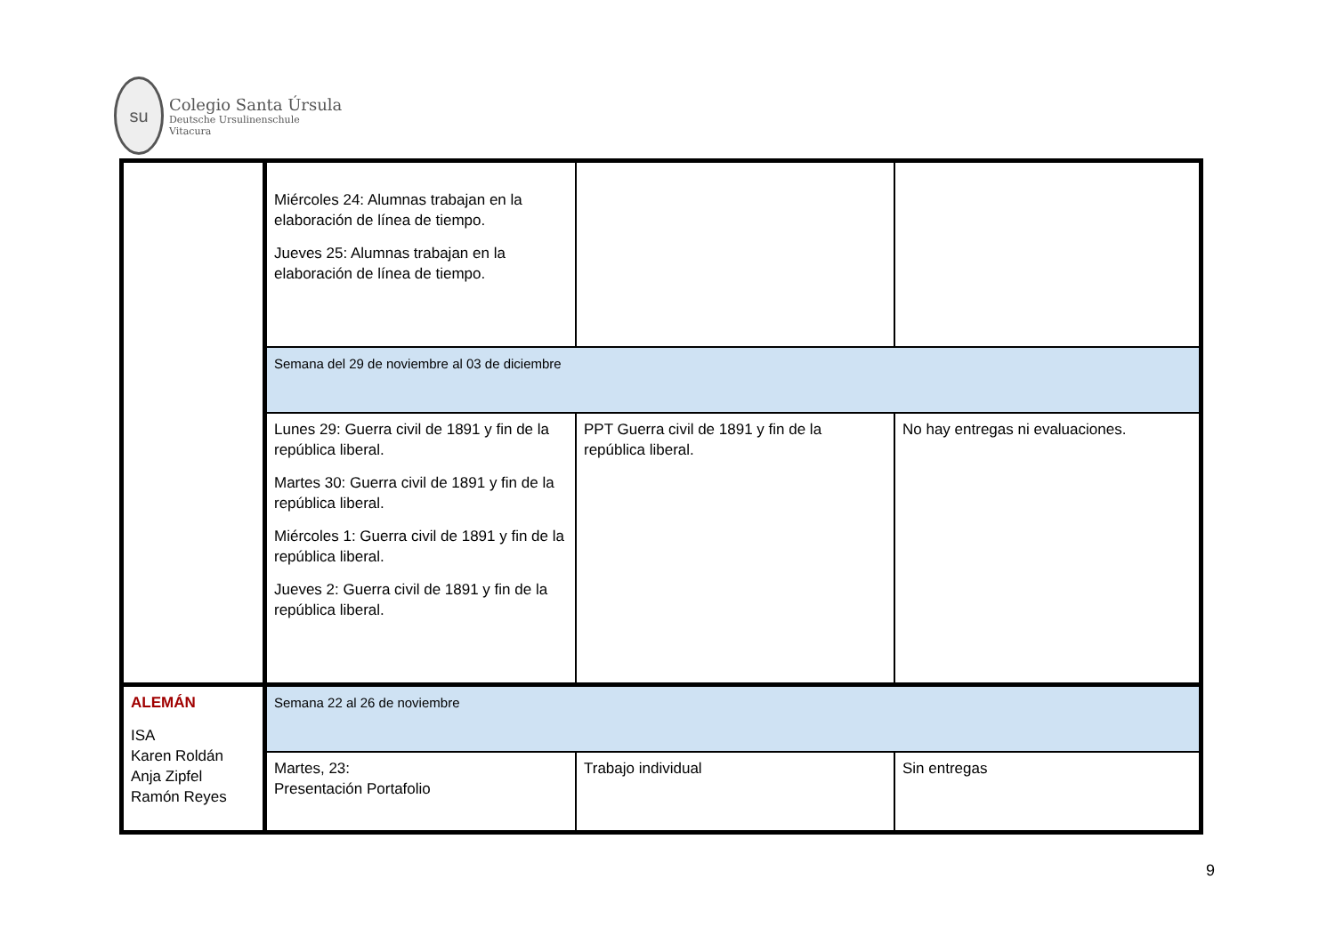su
Colegio Santa Úrsula
Deutsche Ursulinenschule
Vitacura
| | Miércoles 24: Alumnas trabajan en la elaboración de línea de tiempo. Jueves 25: Alumnas trabajan en la elaboración de línea de tiempo. | | |
| | Semana del 29 de noviembre al 03 de diciembre | | |
| | Lunes 29: Guerra civil de 1891 y fin de la república liberal. Martes 30: Guerra civil de 1891 y fin de la república liberal. Miércoles 1: Guerra civil de 1891 y fin de la república liberal. Jueves 2: Guerra civil de 1891 y fin de la república liberal. | PPT Guerra civil de 1891 y fin de la república liberal. | No hay entregas ni evaluaciones. |
| ALEMÁN ISA Karen Roldán Anja Zipfel Ramón Reyes | Semana 22 al 26 de noviembre | | |
| | Martes, 23: Presentación Portafolio | Trabajo individual | Sin entregas |
9